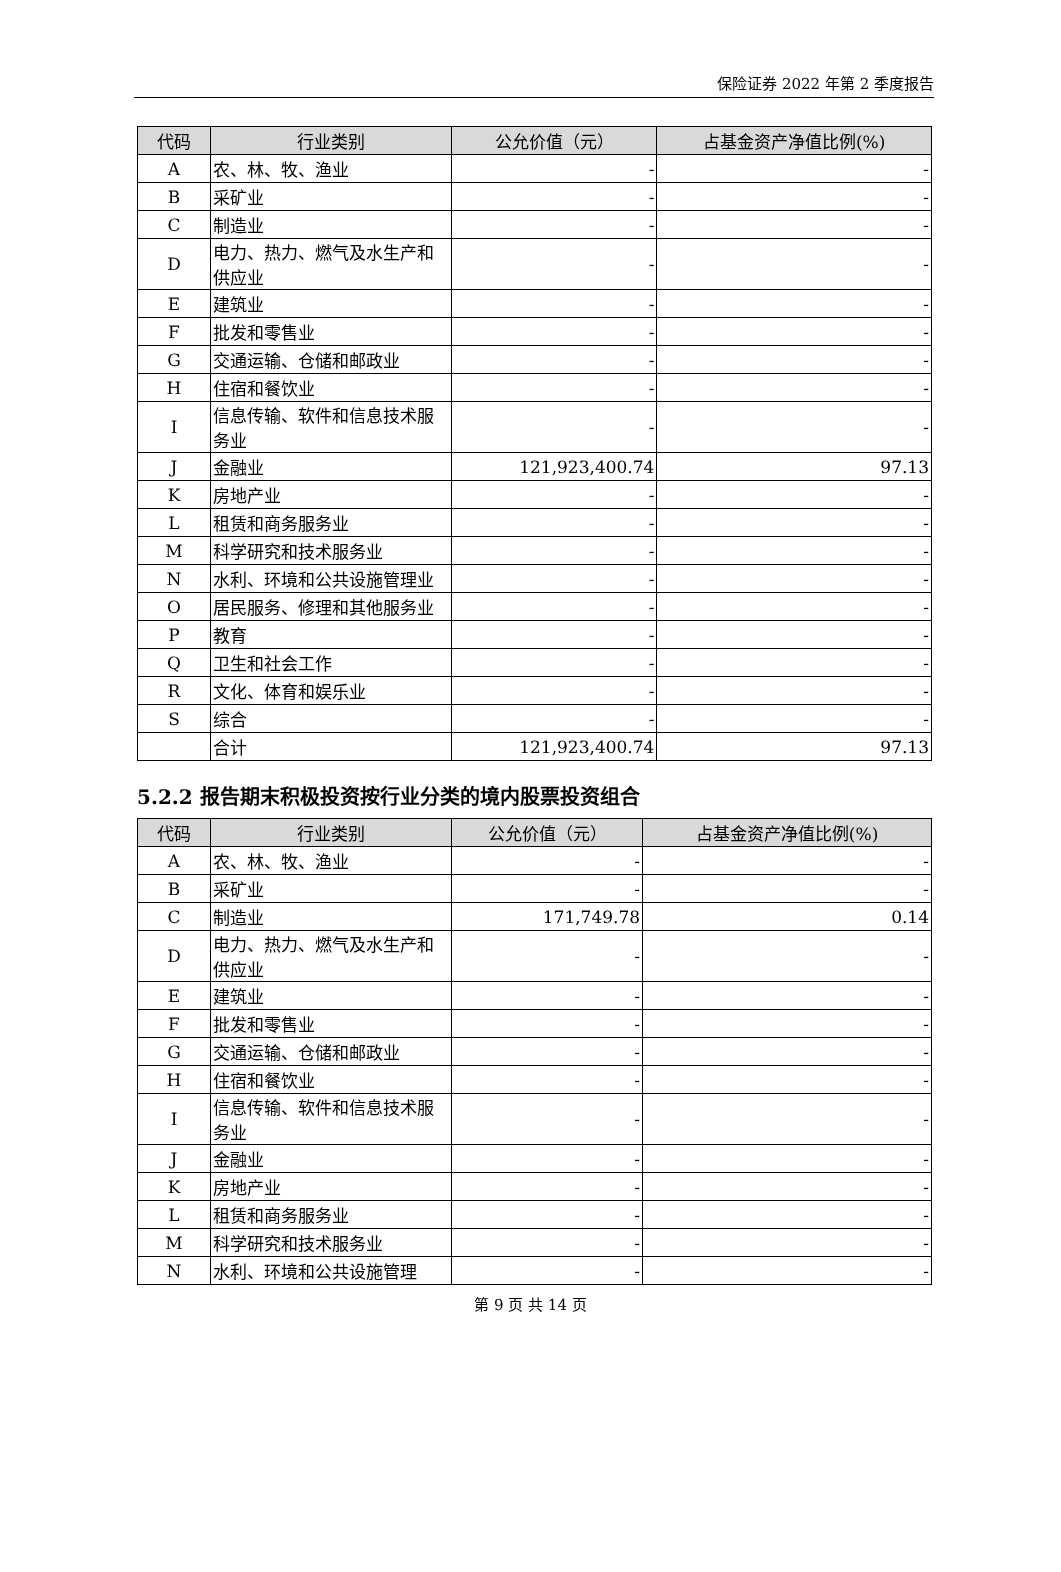保险证券 2022 年第 2 季度报告
| 代码 | 行业类别 | 公允价值（元） | 占基金资产净值比例(%) |
| --- | --- | --- | --- |
| A | 农、林、牧、渔业 | - | - |
| B | 采矿业 | - | - |
| C | 制造业 | - | - |
| D | 电力、热力、燃气及水生产和供应业 | - | - |
| E | 建筑业 | - | - |
| F | 批发和零售业 | - | - |
| G | 交通运输、仓储和邮政业 | - | - |
| H | 住宿和餐饮业 | - | - |
| I | 信息传输、软件和信息技术服务业 | - | - |
| J | 金融业 | 121,923,400.74 | 97.13 |
| K | 房地产业 | - | - |
| L | 租赁和商务服务业 | - | - |
| M | 科学研究和技术服务业 | - | - |
| N | 水利、环境和公共设施管理业 | - | - |
| O | 居民服务、修理和其他服务业 | - | - |
| P | 教育 | - | - |
| Q | 卫生和社会工作 | - | - |
| R | 文化、体育和娱乐业 | - | - |
| S | 综合 | - | - |
| | 合计 | 121,923,400.74 | 97.13 |
5.2.2 报告期末积极投资按行业分类的境内股票投资组合
| 代码 | 行业类别 | 公允价值（元） | 占基金资产净值比例(%) |
| --- | --- | --- | --- |
| A | 农、林、牧、渔业 | - | - |
| B | 采矿业 | - | - |
| C | 制造业 | 171,749.78 | 0.14 |
| D | 电力、热力、燃气及水生产和供应业 | - | - |
| E | 建筑业 | - | - |
| F | 批发和零售业 | - | - |
| G | 交通运输、仓储和邮政业 | - | - |
| H | 住宿和餐饮业 | - | - |
| I | 信息传输、软件和信息技术服务业 | - | - |
| J | 金融业 | - | - |
| K | 房地产业 | - | - |
| L | 租赁和商务服务业 | - | - |
| M | 科学研究和技术服务业 | - | - |
| N | 水利、环境和公共设施管理 | - | - |
第 9 页 共 14 页